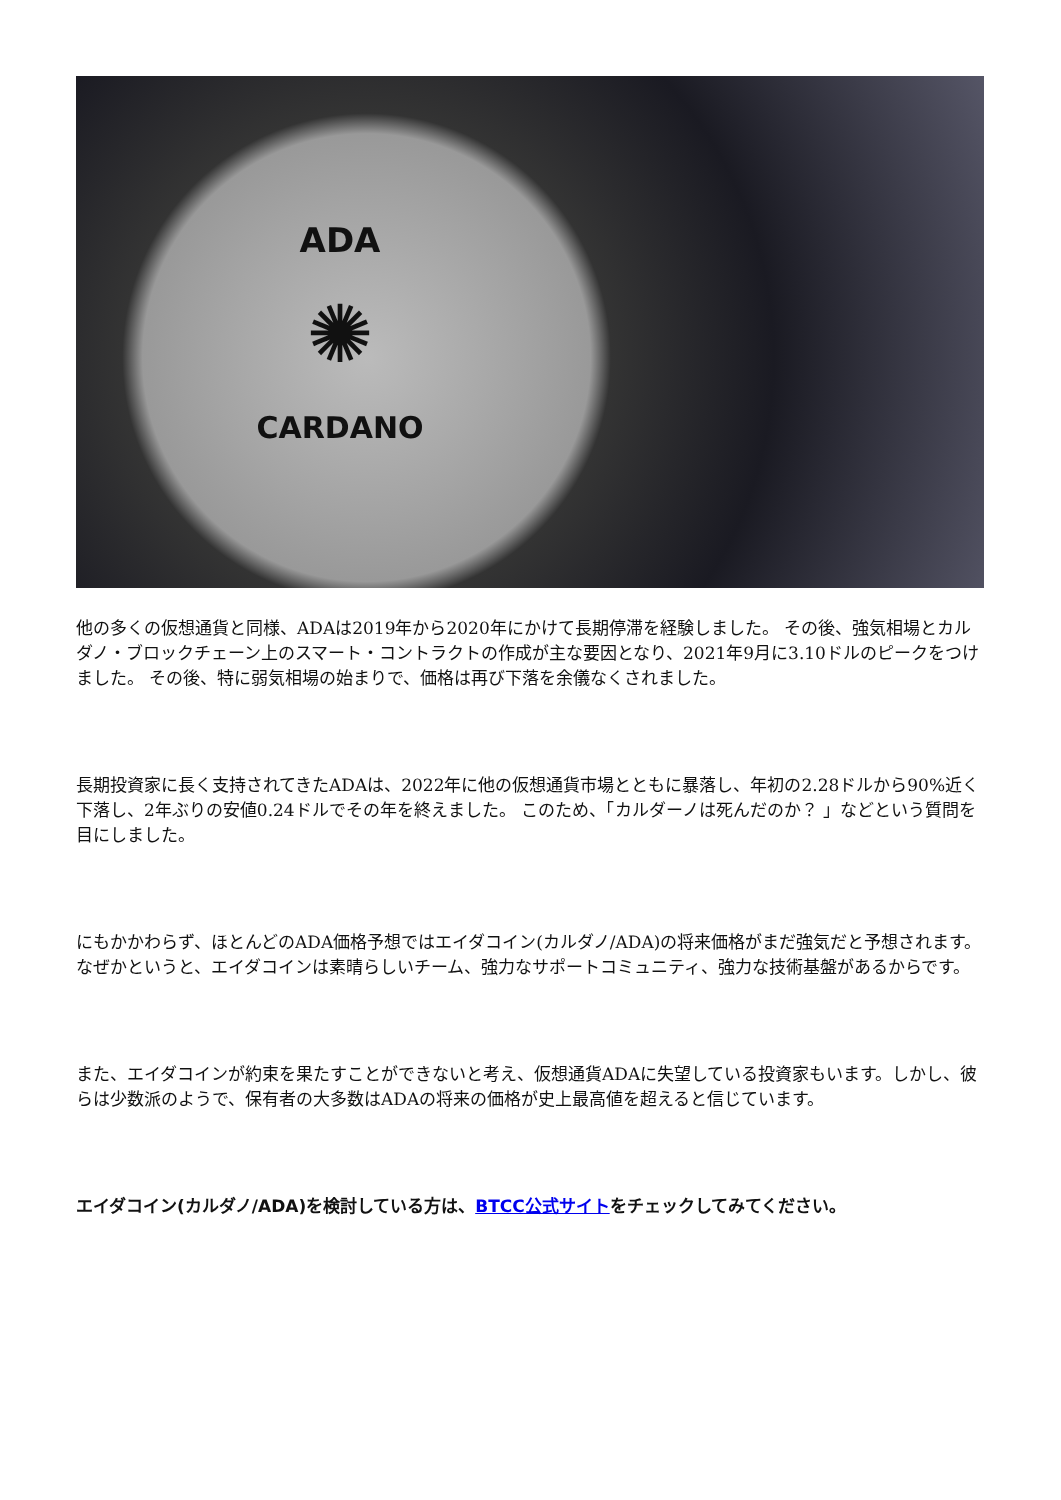ADA
✺
CARDANO
他の多くの仮想通貨と同様、ADAは2019年から2020年にかけて長期停滞を経験しました。 その後、強気相場とカルダノ・ブロックチェーン上のスマート・コントラクトの作成が主な要因となり、2021年9月に3.10ドルのピークをつけました。 その後、特に弱気相場の始まりで、価格は再び下落を余儀なくされました。
長期投資家に長く支持されてきたADAは、2022年に他の仮想通貨市場とともに暴落し、年初の2.28ドルから90%近く下落し、2年ぶりの安値0.24ドルでその年を終えました。 このため、「カルダーノは死んだのか？ 」などという質問を目にしました。
にもかかわらず、ほとんどのADA価格予想ではエイダコイン(カルダノ/ADA)の将来価格がまだ強気だと予想されます。なぜかというと、エイダコインは素晴らしいチーム、強力なサポートコミュニティ、強力な技術基盤があるからです。
また、エイダコインが約束を果たすことができないと考え、仮想通貨ADAに失望している投資家もいます。しかし、彼らは少数派のようで、保有者の大多数はADAの将来の価格が史上最高値を超えると信じています。
エイダコイン(カルダノ/ADA)を検討している方は、BTCC公式サイトをチェックしてみてください。